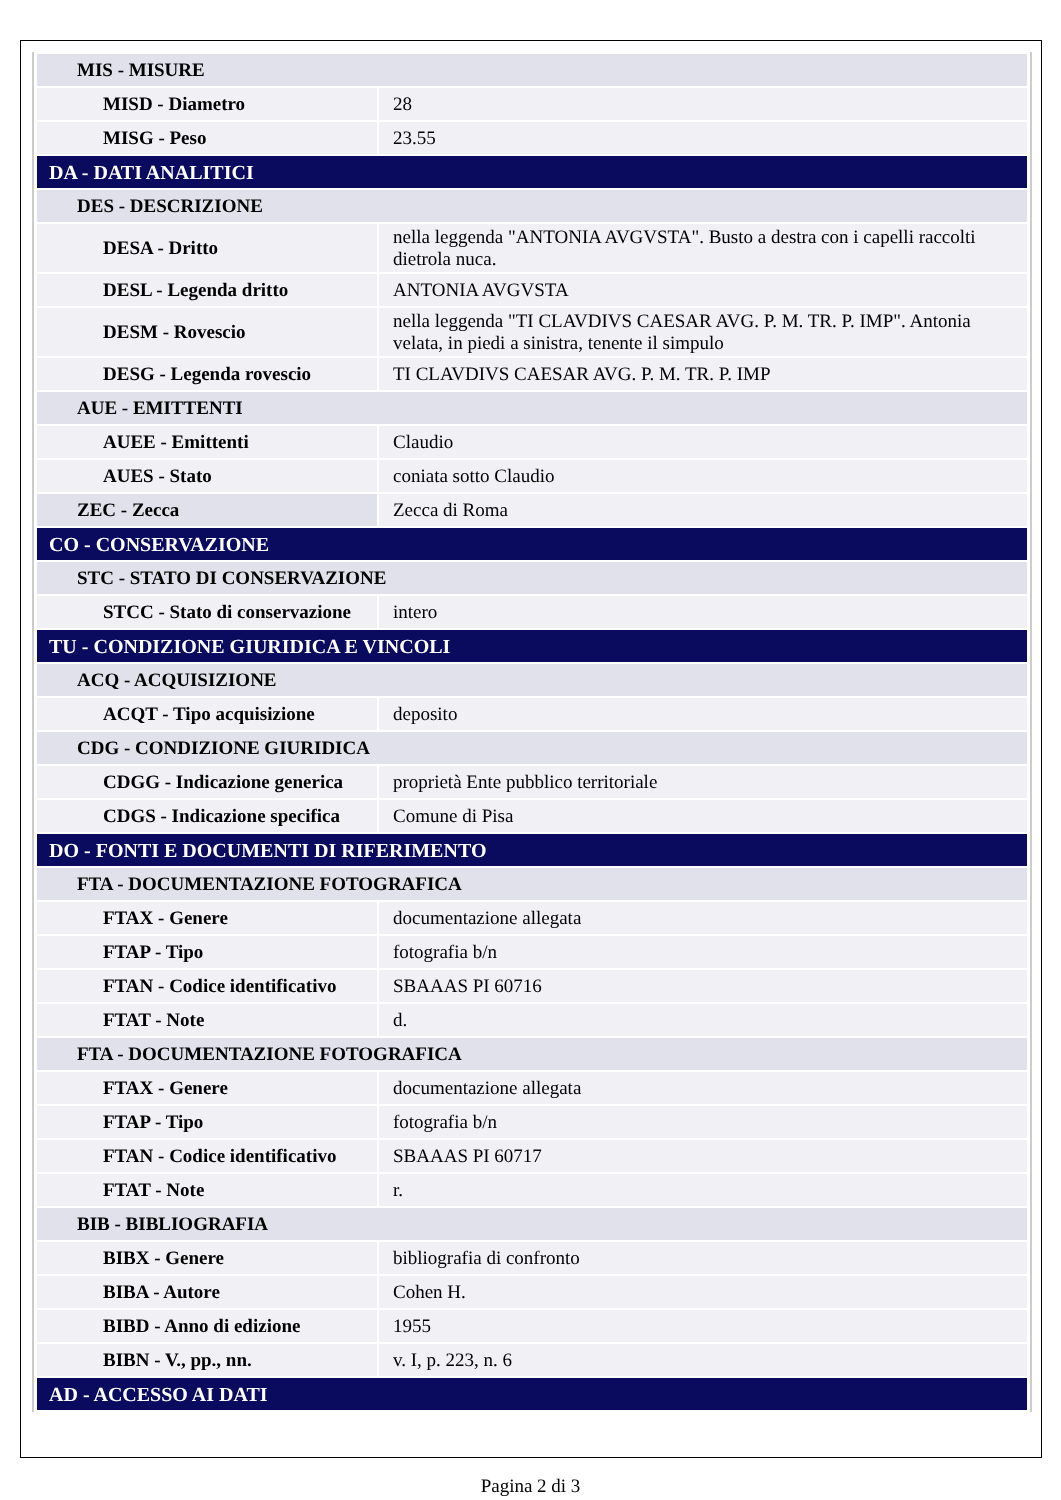| MIS - MISURE | |
| MISD - Diametro | 28 |
| MISG - Peso | 23.55 |
| DA - DATI ANALITICI | |
| DES - DESCRIZIONE | |
| DESA - Dritto | nella leggenda "ANTONIA AVGVSTA". Busto a destra con i capelli raccolti dietrola nuca. |
| DESL - Legenda dritto | ANTONIA AVGVSTA |
| DESM - Rovescio | nella leggenda "TI CLAVDIVS CAESAR AVG. P. M. TR. P. IMP". Antonia velata, in piedi a sinistra, tenente il simpulo |
| DESG - Legenda rovescio | TI CLAVDIVS CAESAR AVG. P. M. TR. P. IMP |
| AUE - EMITTENTI | |
| AUEE - Emittenti | Claudio |
| AUES - Stato | coniata sotto Claudio |
| ZEC - Zecca | Zecca di Roma |
| CO - CONSERVAZIONE | |
| STC - STATO DI CONSERVAZIONE | |
| STCC - Stato di conservazione | intero |
| TU - CONDIZIONE GIURIDICA E VINCOLI | |
| ACQ - ACQUISIZIONE | |
| ACQT - Tipo acquisizione | deposito |
| CDG - CONDIZIONE GIURIDICA | |
| CDGG - Indicazione generica | proprietà Ente pubblico territoriale |
| CDGS - Indicazione specifica | Comune di Pisa |
| DO - FONTI E DOCUMENTI DI RIFERIMENTO | |
| FTA - DOCUMENTAZIONE FOTOGRAFICA | |
| FTAX - Genere | documentazione allegata |
| FTAP - Tipo | fotografia b/n |
| FTAN - Codice identificativo | SBAAAS PI 60716 |
| FTAT - Note | d. |
| FTA - DOCUMENTAZIONE FOTOGRAFICA | |
| FTAX - Genere | documentazione allegata |
| FTAP - Tipo | fotografia b/n |
| FTAN - Codice identificativo | SBAAAS PI 60717 |
| FTAT - Note | r. |
| BIB - BIBLIOGRAFIA | |
| BIBX - Genere | bibliografia di confronto |
| BIBA - Autore | Cohen H. |
| BIBD - Anno di edizione | 1955 |
| BIBN - V., pp., nn. | v. I, p. 223, n. 6 |
| AD - ACCESSO AI DATI | |
Pagina 2 di 3